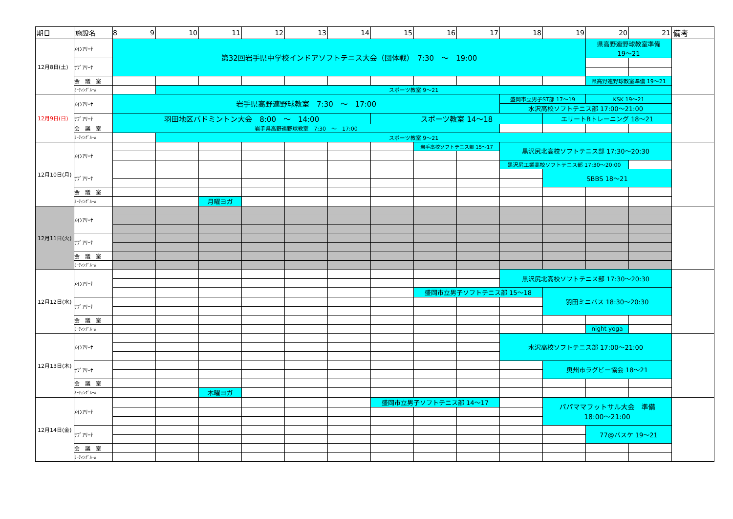| 期日 | 施設名 | 8 9 | 10 | 11 | 12 | 13 | 14 | 15 | 16 | 17 | 18 | 19 | 20 | 21 | 備考 |
| --- | --- | --- | --- | --- | --- | --- | --- | --- | --- | --- | --- | --- | --- | --- | --- |
| 12月8日(土) | ﾒｲﾝｱﾘｰﾅ | 第32回岩手県中学校インドアソフトテニス大会（団体戦） 7:30 〜 19:00 | | | | | | | | | | | 県高野連野球教室準備 19〜21 | | |
| | ｻﾌﾞｱﾘｰﾅ | | | | | | | | | | | | | | |
| | 会 議 室 | | | | | | | | | | | | 県高野連野球教室準備 19〜21 | | |
| | ﾐｰﾃｨﾝｸﾞﾙｰﾑ | | スポーツ教室 9〜21 | | | | | | | | | | | | |
| 12月9日(日) | ﾒｲﾝｱﾘｰﾅ | 岩手県高野連野球教室 7:30 〜 17:00 | | | | | | | | | 盛岡市立男子ST部 17〜19 | | KSK 19〜21 | | |
| | | | | | | | | | | | 水沢高校ソフトテニス部 17:00〜21:00 | | | | |
| | ｻﾌﾞｱﾘｰﾅ | 羽田地区バドミントン大会 8:00 〜 14:00 | | | | | | スポーツ教室 14〜18 | | | | エリートBトレーニング 18〜21 | | | |
| | 会 議 室 | 岩手県高野連野球教室 7:30 〜 17:00 | | | | | | | | | | | | | |
| | ﾐｰﾃｨﾝｸﾞﾙｰﾑ | | スポーツ教室 9〜21 | | | | | | | | | | | | |
| 12月10日(月) | ﾒｲﾝｱﾘｰﾅ | | | | | | | | 岩手高校ソフトテニス部 15〜17 | | 黒沢尻北高校ソフトテニス部 17:30〜20:30 | | | | |
| | | | | | | | | | | | 黒沢尻工業高校ソフトテニス部 17:30〜20:00 | | | | |
| | ｻﾌﾞｱﾘｰﾅ | | | | | | | | | | | SBBS 18〜21 | | | |
| | 会 議 室 | | | | | | | | | | | | | | |
| | ﾐｰﾃｨﾝｸﾞﾙｰﾑ | | | 月曜ヨガ | | | | | | | | | | | |
| 12月11日(火) | ﾒｲﾝｱﾘｰﾅ | | | | | | | | | | | | | | |
| | ｻﾌﾞｱﾘｰﾅ | | | | | | | | | | | | | | |
| | 会 議 室 | | | | | | | | | | | | | | |
| | ﾐｰﾃｨﾝｸﾞﾙｰﾑ | | | | | | | | | | | | | | |
| 12月12日(水) | ﾒｲﾝｱﾘｰﾅ | | | | | | | | | | 黒沢尻北高校ソフトテニス部 17:30〜20:30 | | | | |
| | | | | | | | | | 盛岡市立男子ソフトテニス部 15〜18 | | | 羽田ミニバス 18:30〜20:30 | | | |
| | ｻﾌﾞｱﾘｰﾅ | | | | | | | | | | | | | | |
| | 会 議 室 | | | | | | | | | | | | | | |
| | ﾐｰﾃｨﾝｸﾞﾙｰﾑ | | | | | | | | | | | | night yoga | | |
| 12月13日(木) | ﾒｲﾝｱﾘｰﾅ | | | | | | | | | | 水沢高校ソフトテニス部 17:00〜21:00 | | | | |
| | ｻﾌﾞｱﾘｰﾅ | | | | | | | | | | | 奥州市ラグビー協会 18〜21 | | | |
| | 会 議 室 | | | | | | | | | | | | | | |
| | ﾐｰﾃｨﾝｸﾞﾙｰﾑ | | | 木曜ヨガ | | | | | | | | | | | |
| 12月14日(金) | ﾒｲﾝｱﾘｰﾅ | | | | | | | 盛岡市立男子ソフトテニス部 14〜17 | | | | パパママフットサル大会 準備 18:00〜21:00 | | | |
| | ｻﾌﾞｱﾘｰﾅ | | | | | | | | | | | | 77@バスケ 19〜21 | | |
| | 会 議 室 | | | | | | | | | | | | | | |
| | ﾐｰﾃｨﾝｸﾞﾙｰﾑ | | | | | | | | | | | | | | |